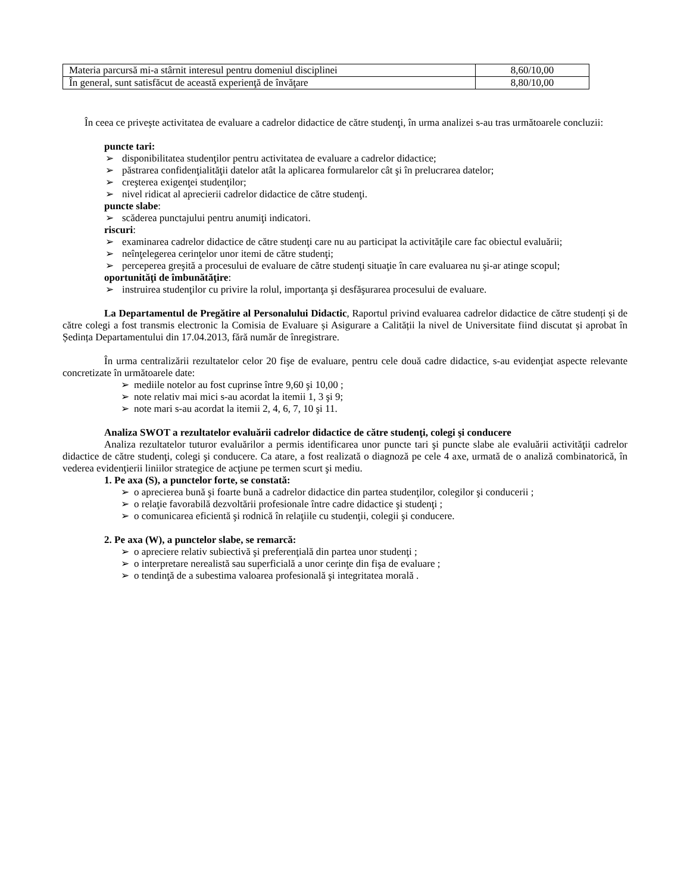| Materia parcursă mi-a stârnit interesul pentru domeniul disciplinei | 8,60/10,00 |
| În general, sunt satisfăcut de această experienţă de învăţare | 8,80/10,00 |
În ceea ce priveşte activitatea de evaluare a cadrelor didactice de către studenţi, în urma analizei s-au tras următoarele concluzii:
puncte tari:
➢ disponibilitatea studenţilor pentru activitatea de evaluare a cadrelor didactice;
➢ păstrarea confidenţialităţii datelor atât la aplicarea formularelor cât şi în prelucrarea datelor;
➢ creşterea exigenţei studenţilor;
➢ nivel ridicat al aprecierii cadrelor didactice de către studenţi.
puncte slabe:
➢ scăderea punctajului pentru anumiţi indicatori.
riscuri:
➢ examinarea cadrelor didactice de către studenţi care nu au participat la activităţile care fac obiectul evaluării;
➢ neînţelegerea cerinţelor unor itemi de către studenţi;
➢ perceperea greşită a procesului de evaluare de către studenţi situaţie în care evaluarea nu şi-ar atinge scopul;
oportunităţi de îmbunătăţire:
➢ instruirea studenţilor cu privire la rolul, importanţa şi desfăşurarea procesului de evaluare.
La Departamentul de Pregătire al Personalului Didactic, Raportul privind evaluarea cadrelor didactice de către studenți și de către colegi a fost transmis electronic la Comisia de Evaluare și Asigurare a Calității la nivel de Universitate fiind discutat și aprobat în Ședința Departamentului din 17.04.2013, fără număr de înregistrare.
În urma centralizării rezultatelor celor 20 fişe de evaluare, pentru cele două cadre didactice, s-au evidenţiat aspecte relevante concretizate în următoarele date:
➢ mediile notelor au fost cuprinse între 9,60 şi 10,00 ;
➢ note relativ mai mici s-au acordat la itemii 1, 3 şi 9;
➢ note mari s-au acordat la itemii 2, 4, 6, 7, 10 şi 11.
Analiza SWOT a rezultatelor evaluării cadrelor didactice de către studenţi, colegi şi conducere
Analiza rezultatelor tuturor evaluărilor a permis identificarea unor puncte tari şi puncte slabe ale evaluării activităţii cadrelor didactice de către studenţi, colegi şi conducere. Ca atare, a fost realizată o diagnoză pe cele 4 axe, urmată de o analiză combinatorică, în vederea evidenţierii liniilor strategice de acţiune pe termen scurt şi mediu.
1. Pe axa (S), a punctelor forte, se constată:
➢ o aprecierea bună şi foarte bună a cadrelor didactice din partea studenţilor, colegilor şi conducerii ;
➢ o relaţie favorabilă dezvoltării profesionale între cadre didactice şi studenţi ;
➢ o comunicarea eficientă şi rodnică în relaţiile cu studenţii, colegii şi conducere.
2. Pe axa (W), a punctelor slabe, se remarcă:
➢ o apreciere relativ subiectivă şi preferenţială din partea unor studenţi ;
➢ o interpretare nerealistă sau superficială a unor cerinţe din fişa de evaluare ;
➢ o tendinţă de a subestima valoarea profesională şi integritatea morală .